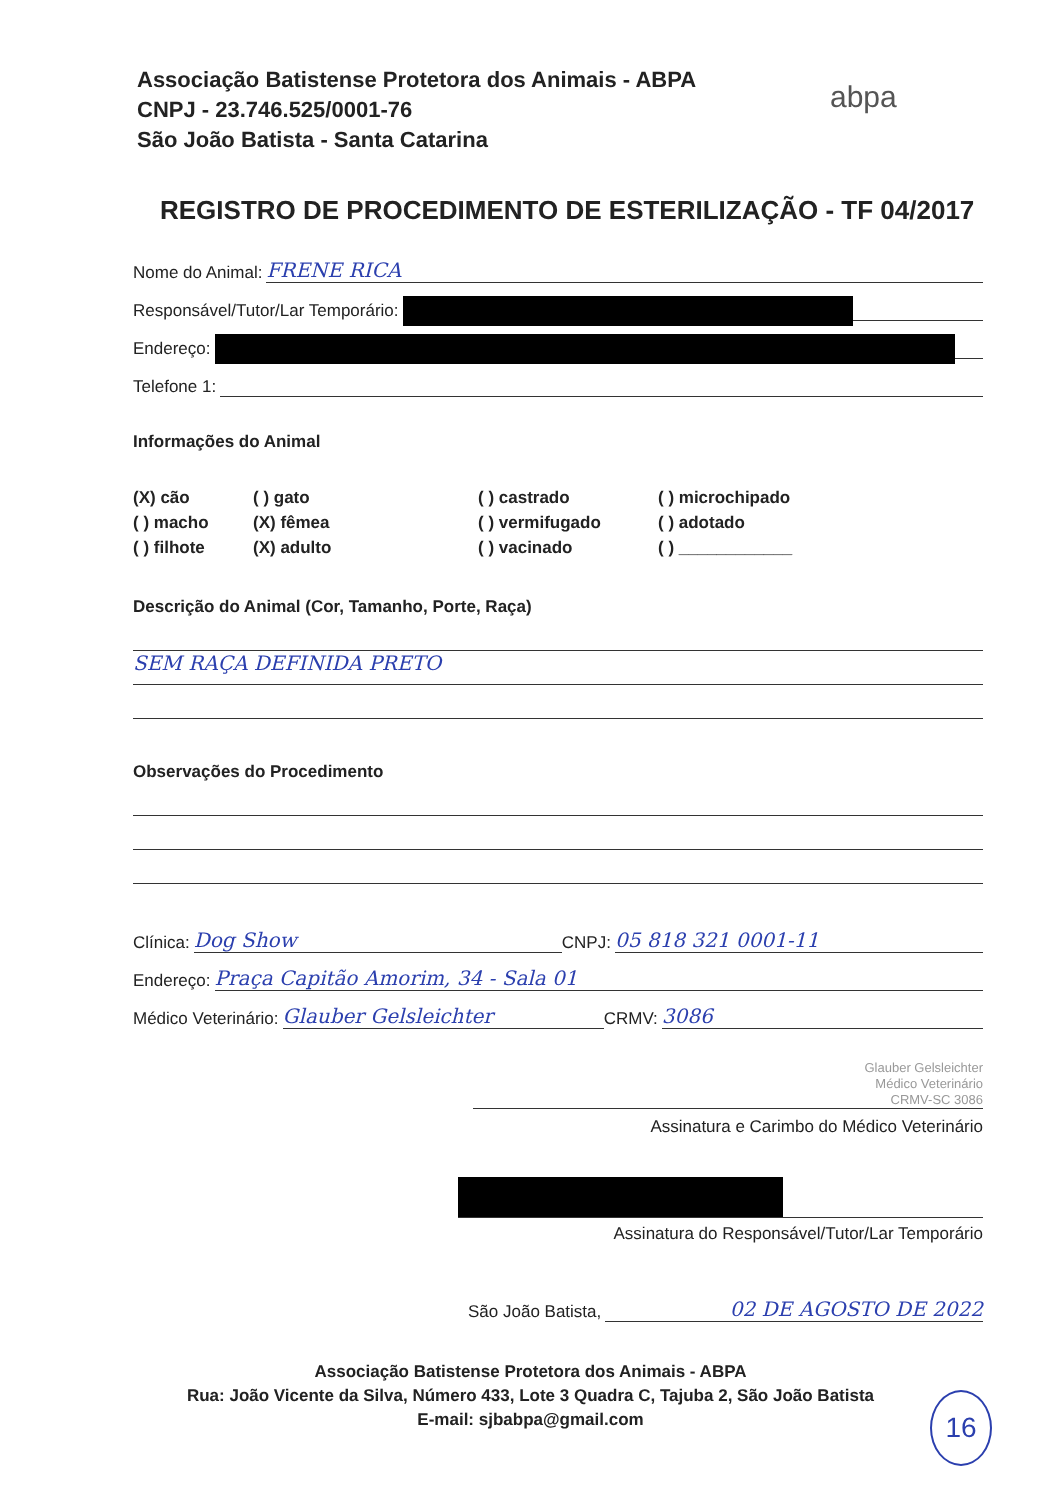Associação Batistense Protetora dos Animais - ABPA
CNPJ - 23.746.525/0001-76
São João Batista - Santa Catarina
abpa
REGISTRO DE PROCEDIMENTO DE ESTERILIZAÇÃO - TF 04/2017
Nome do Animal: FRENE RICA
Responsável/Tutor/Lar Temporário:
Endereço:
Telefone 1:
Informações do Animal
(X) cão ( ) gato ( ) castrado ( ) microchipado ( ) macho (X) fêmea ( ) vermifugado ( ) adotado ( ) filhote (X) adulto ( ) vacinado ( ) ____________
Descrição do Animal (Cor, Tamanho, Porte, Raça)
SEM RAÇA DEFINIDA PRETO
Observações do Procedimento
Clínica: Dog Show CNPJ: 05 818 321 0001-11
Endereço: Praça Capitão Amorim, 34 - Sala 01
Médico Veterinário: Glauber Gelsleichter CRMV: 3086
Glauber Gelsleichter
Médico Veterinário
CRMV-SC 3086
Assinatura e Carimbo do Médico Veterinário
Assinatura do Responsável/Tutor/Lar Temporário
São João Batista, 02 DE AGOSTO DE 2022
Associação Batistense Protetora dos Animais - ABPA
Rua: João Vicente da Silva, Número 433, Lote 3 Quadra C, Tajuba 2, São João Batista
E-mail: sjbabpa@gmail.com
16